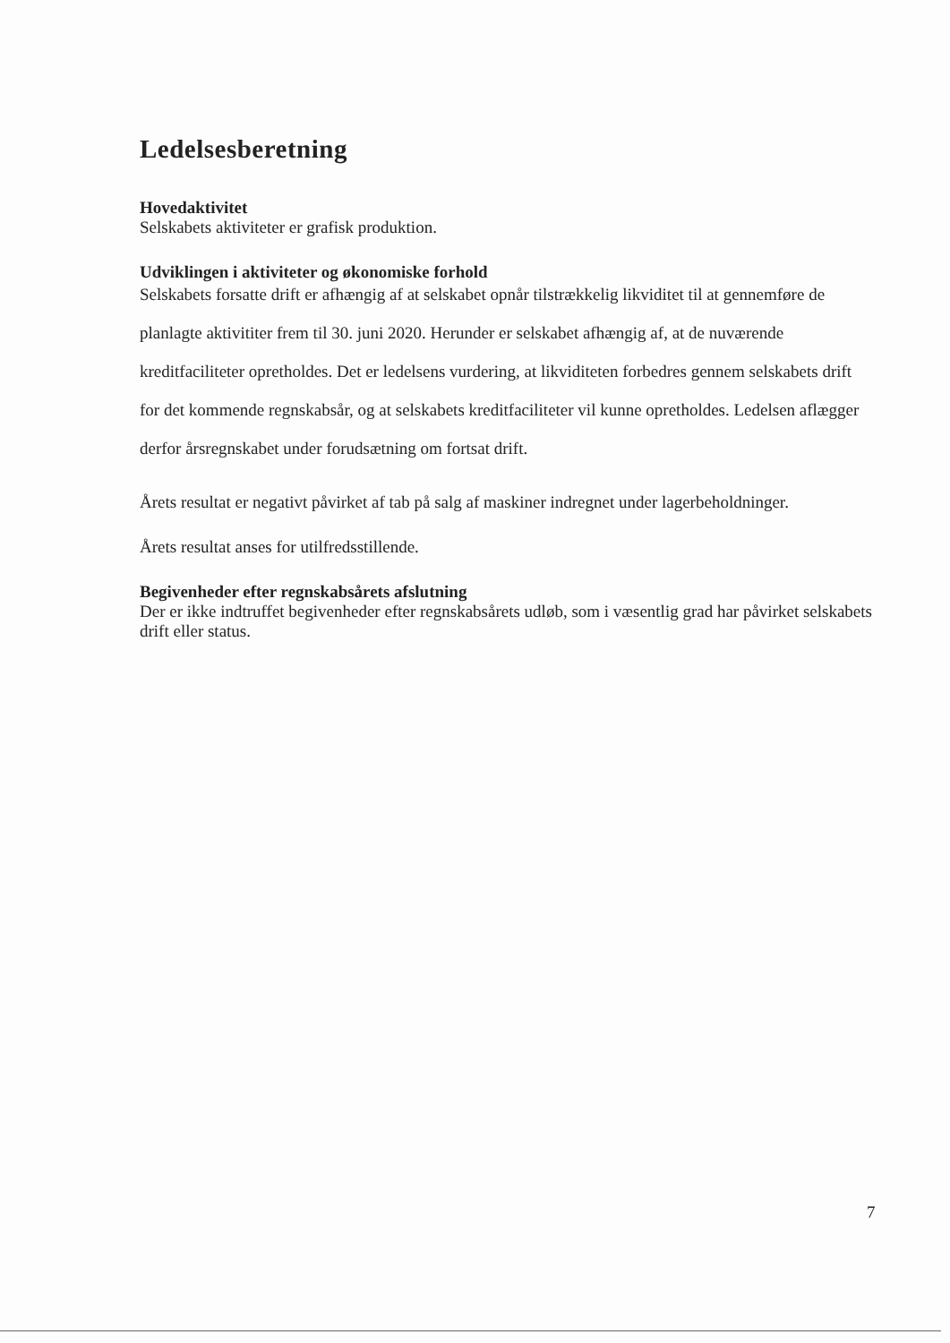Ledelsesberetning
Hovedaktivitet
Selskabets aktiviteter er grafisk produktion.
Udviklingen i aktiviteter og økonomiske forhold
Selskabets forsatte drift er afhængig af at selskabet opnår tilstrækkelig likviditet til at gennemføre de planlagte aktivititer frem til 30. juni 2020. Herunder er selskabet afhængig af, at de nuværende kreditfaciliteter opretholdes. Det er ledelsens vurdering, at likviditeten forbedres gennem selskabets drift for det kommende regnskabsår, og at selskabets kreditfaciliteter vil kunne opretholdes. Ledelsen aflægger derfor årsregnskabet under forudsætning om fortsat drift.
Årets resultat er negativt påvirket af tab på salg af maskiner indregnet under lagerbeholdninger.
Årets resultat anses for utilfredsstillende.
Begivenheder efter regnskabsårets afslutning
Der er ikke indtruffet begivenheder efter regnskabsårets udløb, som i væsentlig grad har påvirket selskabets drift eller status.
7